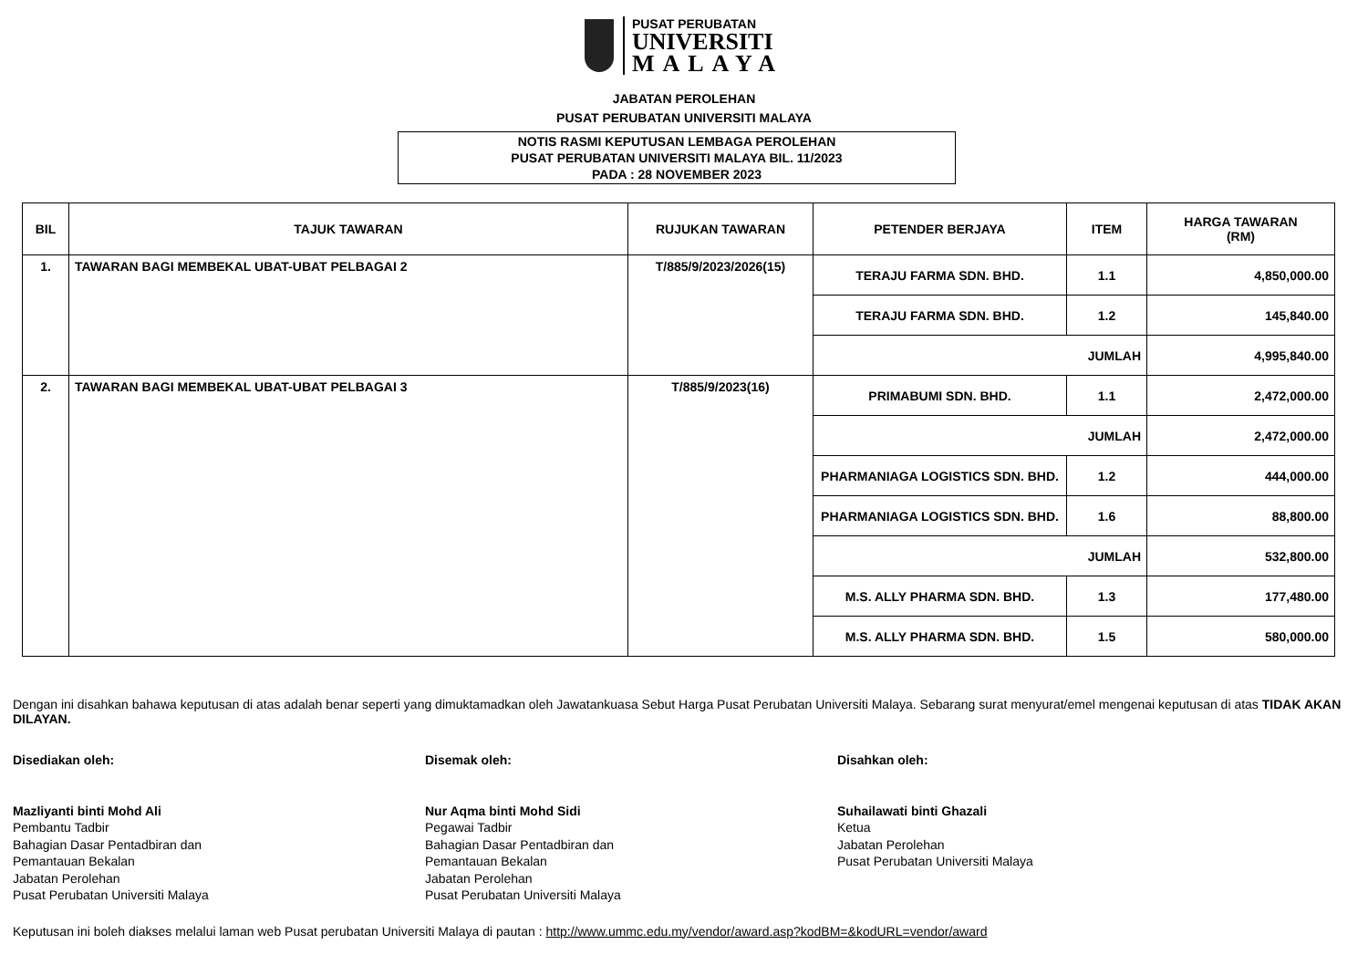PUSAT PERUBATAN
UNIVERSITI
MALAYA
JABATAN PEROLEHAN
PUSAT PERUBATAN UNIVERSITI MALAYA
NOTIS RASMI KEPUTUSAN LEMBAGA PEROLEHAN
PUSAT PERUBATAN UNIVERSITI MALAYA BIL. 11/2023
PADA : 28 NOVEMBER 2023
| BIL | TAJUK TAWARAN | RUJUKAN TAWARAN | PETENDER BERJAYA | ITEM | HARGA TAWARAN (RM) |
| --- | --- | --- | --- | --- | --- |
| 1. | TAWARAN BAGI MEMBEKAL UBAT-UBAT PELBAGAI 2 | T/885/9/2023/2026(15) | TERAJU FARMA SDN. BHD. | 1.1 | 4,850,000.00 |
| | | | TERAJU FARMA SDN. BHD. | 1.2 | 145,840.00 |
| | | | JUMLAH | | 4,995,840.00 |
| 2. | TAWARAN BAGI MEMBEKAL UBAT-UBAT PELBAGAI 3 | T/885/9/2023(16) | PRIMABUMI SDN. BHD. | 1.1 | 2,472,000.00 |
| | | | JUMLAH | | 2,472,000.00 |
| | | | PHARMANIAGA LOGISTICS SDN. BHD. | 1.2 | 444,000.00 |
| | | | PHARMANIAGA LOGISTICS SDN. BHD. | 1.6 | 88,800.00 |
| | | | JUMLAH | | 532,800.00 |
| | | | M.S. ALLY PHARMA SDN. BHD. | 1.3 | 177,480.00 |
| | | | M.S. ALLY PHARMA SDN. BHD. | 1.5 | 580,000.00 |
Dengan ini disahkan bahawa keputusan di atas adalah benar seperti yang dimuktamadkan oleh Jawatankuasa Sebut Harga Pusat Perubatan Universiti Malaya. Sebarang surat menyurat/emel mengenai keputusan di atas TIDAK AKAN DILAYAN.
Disediakan oleh:
Mazliyanti binti Mohd Ali
Pembantu Tadbir
Bahagian Dasar Pentadbiran dan
Pemantauan Bekalan
Jabatan Perolehan
Pusat Perubatan Universiti Malaya
Disemak oleh:
Nur Aqma binti Mohd Sidi
Pegawai Tadbir
Bahagian Dasar Pentadbiran dan
Pemantauan Bekalan
Jabatan Perolehan
Pusat Perubatan Universiti Malaya
Disahkan oleh:
Suhailawati binti Ghazali
Ketua
Jabatan Perolehan
Pusat Perubatan Universiti Malaya
Keputusan ini boleh diakses melalui laman web Pusat perubatan Universiti Malaya di pautan : http://www.ummc.edu.my/vendor/award.asp?kodBM=&kodURL=vendor/award